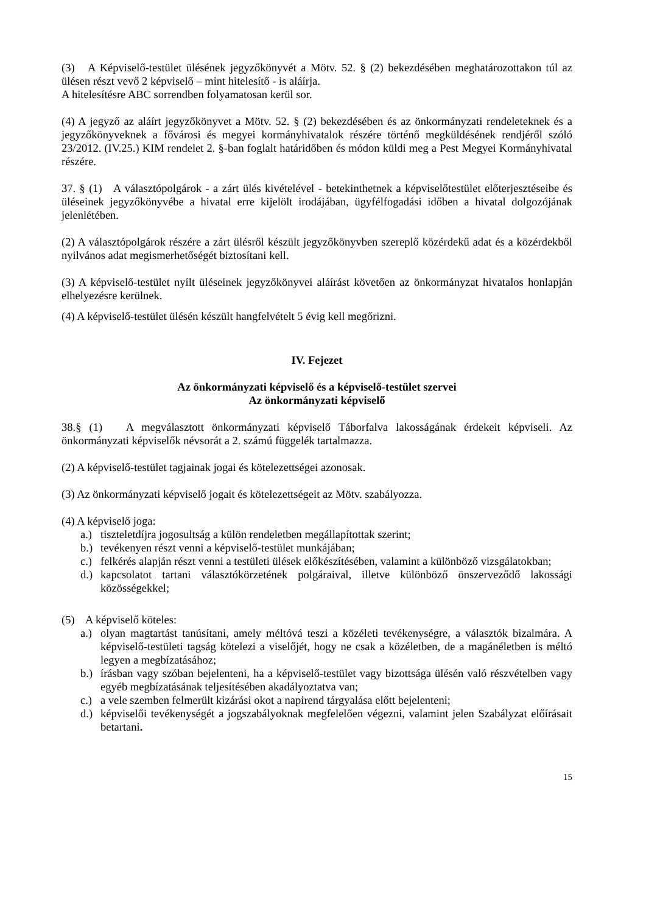(3) A Képviselő-testület ülésének jegyzőkönyvét a Mötv. 52. § (2) bekezdésében meghatározottakon túl az ülésen részt vevő 2 képviselő – mint hitelesítő - is aláírja.
A hitelesítésre ABC sorrendben folyamatosan kerül sor.
(4) A jegyző az aláírt jegyzőkönyvet a Mötv. 52. § (2) bekezdésében és az önkormányzati rendeleteknek és a jegyzőkönyveknek a fővárosi és megyei kormányhivatalok részére történő megküldésének rendjéről szóló 23/2012. (IV.25.) KIM rendelet 2. §-ban foglalt határidőben és módon küldi meg a Pest Megyei Kormányhivatal részére.
37. § (1) A választópolgárok - a zárt ülés kivételével - betekinthetnek a képviselőtestület előterjesztéseibe és üléseinek jegyzőkönyvébe a hivatal erre kijelölt irodájában, ügyfélfogadási időben a hivatal dolgozójának jelenlétében.
(2) A választópolgárok részére a zárt ülésről készült jegyzőkönyvben szereplő közérdekű adat és a közérdekből nyilvános adat megismerhetőségét biztosítani kell.
(3) A képviselő-testület nyílt üléseinek jegyzőkönyvei aláírást követően az önkormányzat hivatalos honlapján elhelyezésre kerülnek.
(4) A képviselő-testület ülésén készült hangfelvételt 5 évig kell megőrizni.
IV. Fejezet
Az önkormányzati képviselő és a képviselő-testület szervei
Az önkormányzati képviselő
38.§ (1) A megválasztott önkormányzati képviselő Táborfalva lakosságának érdekeit képviseli. Az önkormányzati képviselők névsorát a 2. számú függelék tartalmazza.
(2) A képviselő-testület tagjainak jogai és kötelezettségei azonosak.
(3) Az önkormányzati képviselő jogait és kötelezettségeit az Mötv. szabályozza.
(4) A képviselő joga:
a.) tiszteletdíjra jogosultság a külön rendeletben megállapítottak szerint;
b.) tevékenyen részt venni a képviselő-testület munkájában;
c.) felkérés alapján részt venni a testületi ülések előkészítésében, valamint a különböző vizsgálatokban;
d.) kapcsolatot tartani választókörzetének polgáraival, illetve különböző önszerveződő lakossági közösségekkel;
(5) A képviselő köteles:
a.) olyan magtartást tanúsítani, amely méltóvá teszi a közéleti tevékenységre, a választók bizalmára. A képviselő-testületi tagság kötelezi a viselőjét, hogy ne csak a közéletben, de a magánéletben is méltó legyen a megbízatásához;
b.) írásban vagy szóban bejelenteni, ha a képviselő-testület vagy bizottsága ülésén való részvételben vagy egyéb megbízatásának teljesítésében akadályoztatva van;
c.) a vele szemben felmerült kizárási okot a napirend tárgyalása előtt bejelenteni;
d.) képviselői tevékenységét a jogszabályoknak megfelelően végezni, valamint jelen Szabályzat előírásait betartani.
15